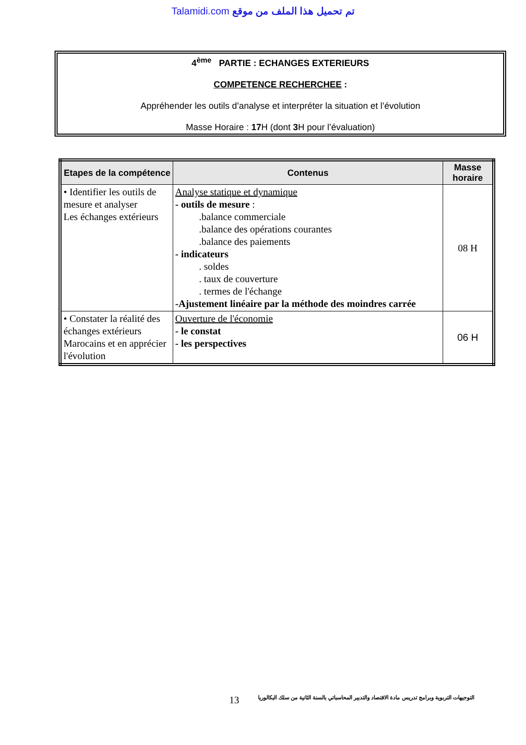Talamidi.com تم تحميل هذا الملف من موقع
4<sup>ème</sup> PARTIE : ECHANGES EXTERIEURS
COMPETENCE RECHERCHEE :
Appréhender les outils d’analyse et interpréter la situation et l’évolution
Masse Horaire : 17 H (dont 3 H pour l’évaluation)
| Etapes de la compétence | Contenus | Masse horaire |
| --- | --- | --- |
| • Identifier les outils de mesure et analyser Les échanges extérieurs | Analyse statique et dynamique - outils de mesure : .balance commerciale .balance des opérations courantes .balance des paiements - indicateurs . soldes . taux de couverture . termes de l'échange -Ajustement linéaire par la méthode des moindres carrée | 08 H |
| • Constater la réalité des échanges extérieurs Marocains et en apprécier l'évolution | Ouverture de l'économie - le constat - les perspectives | 06 H |
13 التوجيهات التربوية وبرامج تدريس مادة الاقتصاد والتدبير المحاسباتي بالسنة الثانية من سلك البكالوريا